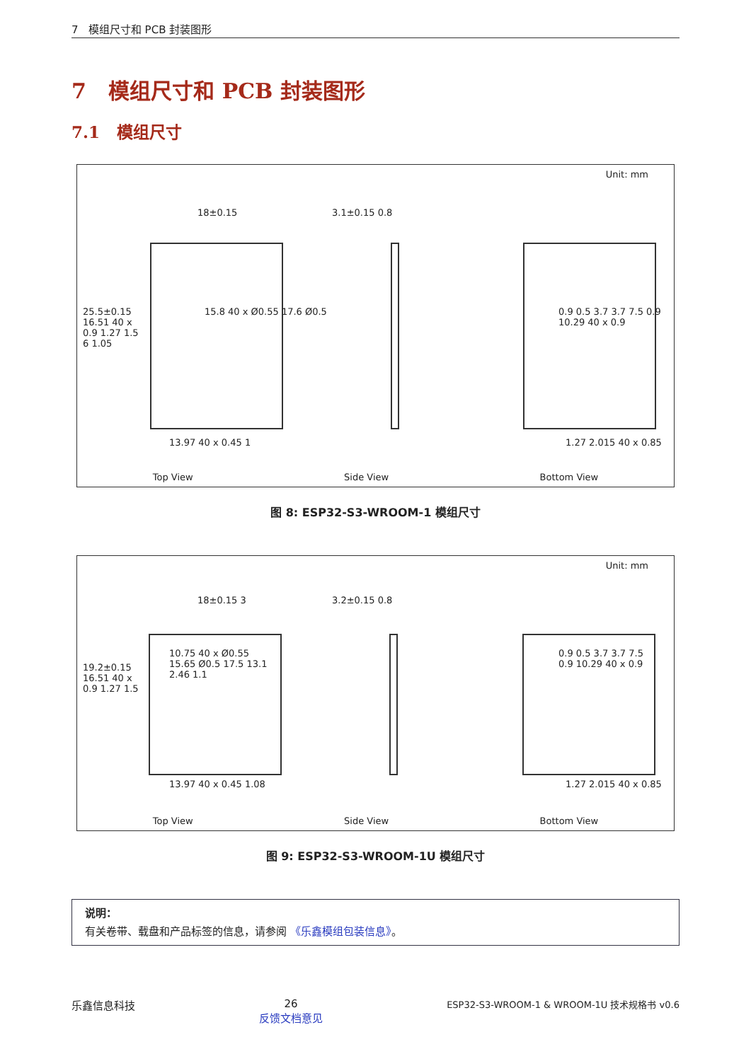7 模组尺寸和 PCB 封装图形
7 模组尺寸和 PCB 封装图形
7.1 模组尺寸
Unit: mm
18±0.15 3.1±0.15 0.8
15.8 40 x Ø0.55 17.6 Ø0.5
13.97 40 x 0.45 1
0.9 0.5 3.7 3.7 7.5 0.9 10.29 40 x 0.9
1.27 2.015 40 x 0.85
25.5±0.15 16.51 40 x 0.9 1.27 1.5 6 1.05
Top View Side View Bottom View
图 8: ESP32-S3-WROOM-1 模组尺寸
Unit: mm
18±0.15 3 3.2±0.15 0.8
10.75 40 x Ø0.55 15.65 Ø0.5 17.5 13.1 2.46 1.1
13.97 40 x 0.45 1.08
0.9 0.5 3.7 3.7 7.5 0.9 10.29 40 x 0.9
1.27 2.015 40 x 0.85
19.2±0.15 16.51 40 x 0.9 1.27 1.5
Top View Side View Bottom View
图 9: ESP32-S3-WROOM-1U 模组尺寸
说明：
有关卷带、载盘和产品标签的信息，请参阅 《乐鑫模组包装信息》。
乐鑫信息科技 26
反馈文档意见 ESP32-S3-WROOM-1 & WROOM-1U 技术规格书 v0.6